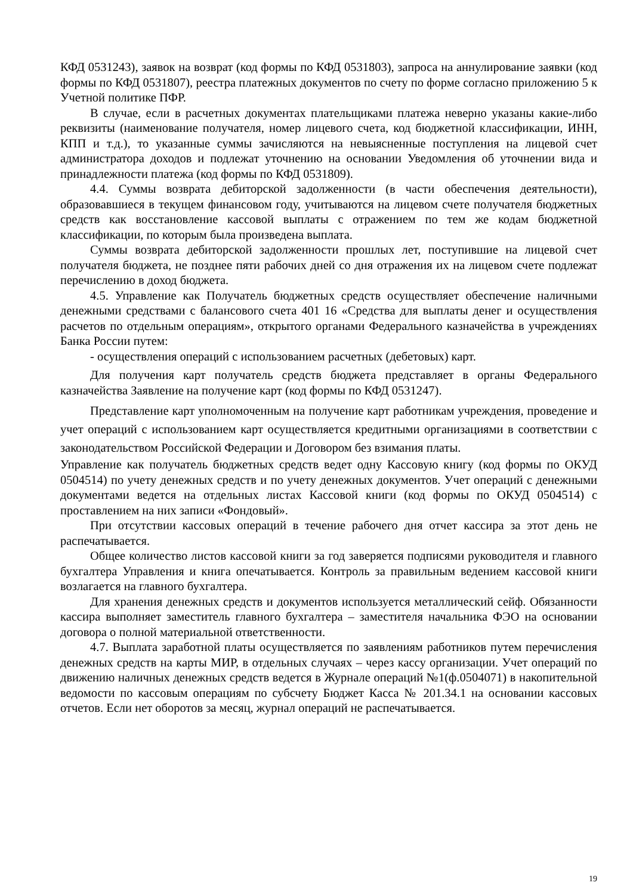КФД 0531243), заявок на возврат (код формы по КФД 0531803), запроса на аннулирование заявки (код формы по КФД 0531807), реестра платежных документов по счету по форме согласно приложению 5 к Учетной политике ПФР.
В случае, если в расчетных документах плательщиками платежа неверно указаны какие-либо реквизиты (наименование получателя, номер лицевого счета, код бюджетной классификации, ИНН, КПП и т.д.), то указанные суммы зачисляются на невыясненные поступления на лицевой счет администратора доходов и подлежат уточнению на основании Уведомления об уточнении вида и принадлежности платежа (код формы по КФД 0531809).
4.4. Суммы возврата дебиторской задолженности (в части обеспечения деятельности), образовавшиеся в текущем финансовом году, учитываются на лицевом счете получателя бюджетных средств как восстановление кассовой выплаты с отражением по тем же кодам бюджетной классификации, по которым была произведена выплата.
Суммы возврата дебиторской задолженности прошлых лет, поступившие на лицевой счет получателя бюджета, не позднее пяти рабочих дней со дня отражения их на лицевом счете подлежат перечислению в доход бюджета.
4.5. Управление как Получатель бюджетных средств осуществляет обеспечение наличными денежными средствами с балансового счета 401 16 «Средства для выплаты денег и осуществления расчетов по отдельным операциям», открытого органами Федерального казначейства в учреждениях Банка России путем:
- осуществления операций с использованием расчетных (дебетовых) карт.
Для получения карт получатель средств бюджета представляет в органы Федерального казначейства Заявление на получение карт (код формы по КФД 0531247).
Представление карт уполномоченным на получение карт работникам учреждения, проведение и учет операций с использованием карт осуществляется кредитными организациями в соответствии с законодательством Российской Федерации и Договором без взимания платы.
Управление как получатель бюджетных средств ведет одну Кассовую книгу (код формы по ОКУД 0504514) по учету денежных средств и по учету денежных документов. Учет операций с денежными документами ведется на отдельных листах Кассовой книги (код формы по ОКУД 0504514) с проставлением на них записи «Фондовый».
При отсутствии кассовых операций в течение рабочего дня отчет кассира за этот день не распечатывается.
Общее количество листов кассовой книги за год заверяется подписями руководителя и главного бухгалтера Управления и книга опечатывается. Контроль за правильным ведением кассовой книги возлагается на главного бухгалтера.
Для хранения денежных средств и документов используется металлический сейф. Обязанности кассира выполняет заместитель главного бухгалтера – заместителя начальника ФЭО на основании договора о полной материальной ответственности.
4.7. Выплата заработной платы осуществляется по заявлениям работников путем перечисления денежных средств на карты МИР, в отдельных случаях – через кассу организации. Учет операций по движению наличных денежных средств ведется в Журнале операций №1(ф.0504071) в накопительной ведомости по кассовым операциям по субсчету Бюджет Касса № 201.34.1 на основании кассовых отчетов. Если нет оборотов за месяц, журнал операций не распечатывается.
19